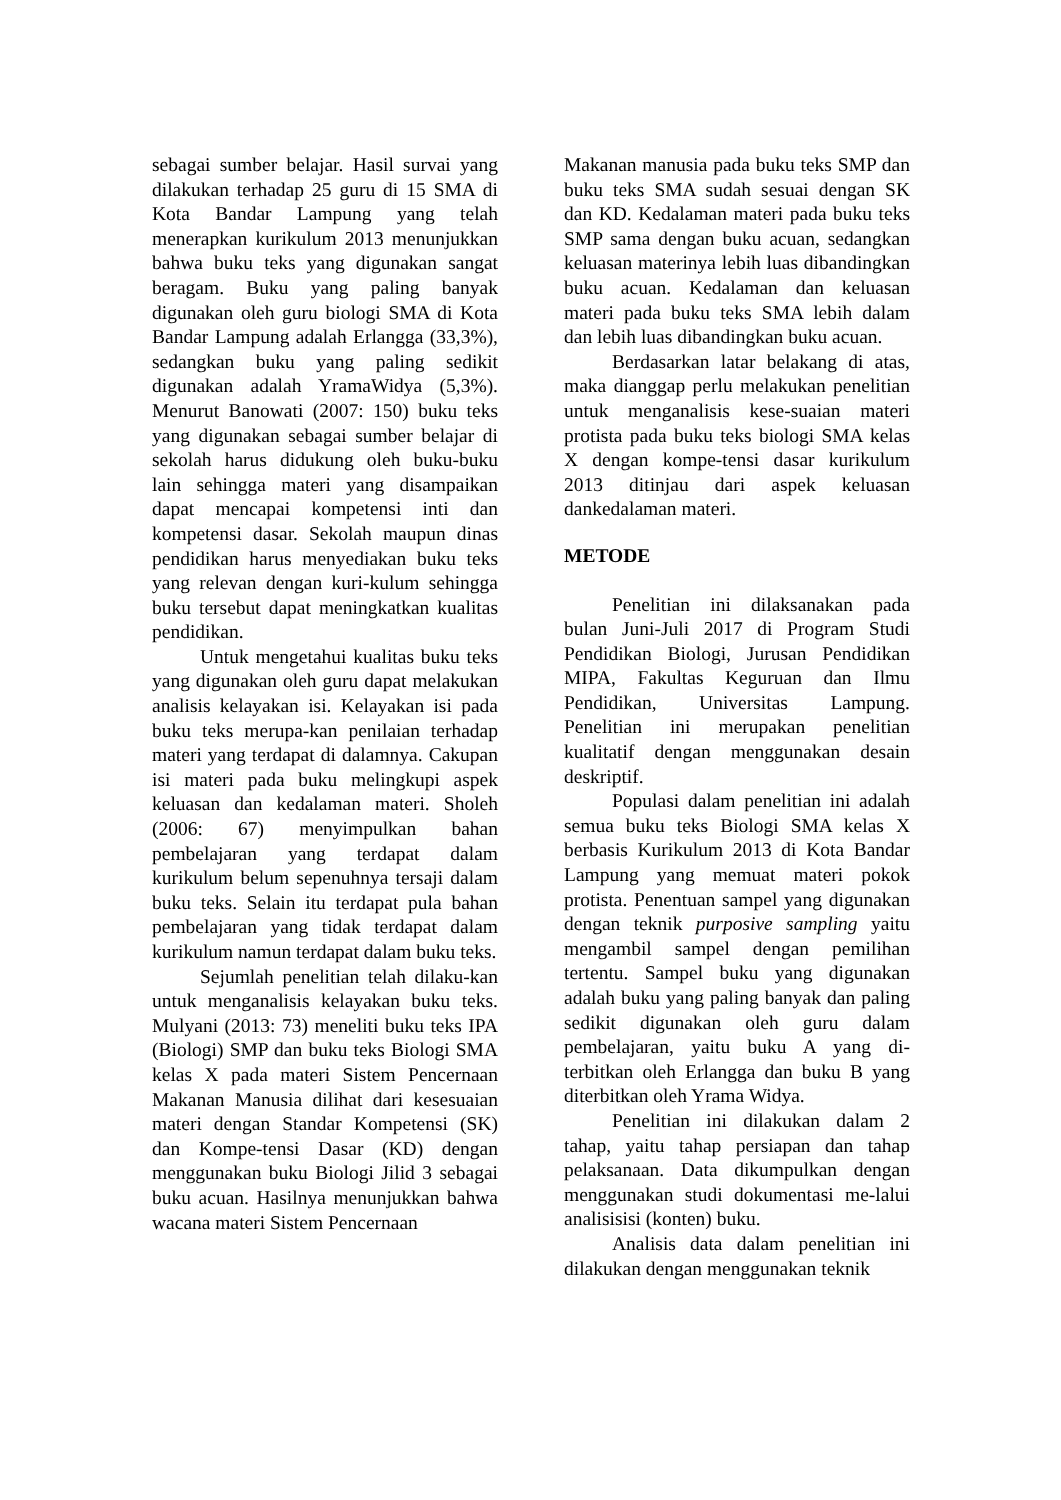sebagai sumber belajar. Hasil survai yang dilakukan terhadap 25 guru di 15 SMA di Kota Bandar Lampung yang telah menerapkan kurikulum 2013 menunjukkan bahwa buku teks yang digunakan sangat beragam. Buku yang paling banyak digunakan oleh guru biologi SMA di Kota Bandar Lampung adalah Erlangga (33,3%), sedangkan buku yang paling sedikit digunakan adalah YramaWidya (5,3%). Menurut Banowati (2007: 150) buku teks yang digunakan sebagai sumber belajar di sekolah harus didukung oleh buku-buku lain sehingga materi yang disampaikan dapat mencapai kompetensi inti dan kompetensi dasar. Sekolah maupun dinas pendidikan harus menyediakan buku teks yang relevan dengan kuri-kulum sehingga buku tersebut dapat meningkatkan kualitas pendidikan.
Untuk mengetahui kualitas buku teks yang digunakan oleh guru dapat melakukan analisis kelayakan isi. Kelayakan isi pada buku teks merupa-kan penilaian terhadap materi yang terdapat di dalamnya. Cakupan isi materi pada buku melingkupi aspek keluasan dan kedalaman materi. Sholeh (2006: 67) menyimpulkan bahan pembelajaran yang terdapat dalam kurikulum belum sepenuhnya tersaji dalam buku teks. Selain itu terdapat pula bahan pembelajaran yang tidak terdapat dalam kurikulum namun terdapat dalam buku teks.
Sejumlah penelitian telah dilaku-kan untuk menganalisis kelayakan buku teks. Mulyani (2013: 73) meneliti buku teks IPA (Biologi) SMP dan buku teks Biologi SMA kelas X pada materi Sistem Pencernaan Makanan Manusia dilihat dari kesesuaian materi dengan Standar Kompetensi (SK) dan Kompe-tensi Dasar (KD) dengan menggunakan buku Biologi Jilid 3 sebagai buku acuan. Hasilnya menunjukkan bahwa wacana materi Sistem Pencernaan
Makanan manusia pada buku teks SMP dan buku teks SMA sudah sesuai dengan SK dan KD. Kedalaman materi pada buku teks SMP sama dengan buku acuan, sedangkan keluasan materinya lebih luas dibandingkan buku acuan. Kedalaman dan keluasan materi pada buku teks SMA lebih dalam dan lebih luas dibandingkan buku acuan.
Berdasarkan latar belakang di atas, maka dianggap perlu melakukan penelitian untuk menganalisis kese-suaian materi protista pada buku teks biologi SMA kelas X dengan kompe-tensi dasar kurikulum 2013 ditinjau dari aspek keluasan dankedalaman materi.
METODE
Penelitian ini dilaksanakan pada bulan Juni-Juli 2017 di Program Studi Pendidikan Biologi, Jurusan Pendidikan MIPA, Fakultas Keguruan dan Ilmu Pendidikan, Universitas Lampung. Penelitian ini merupakan penelitian kualitatif dengan menggunakan desain deskriptif.
Populasi dalam penelitian ini adalah semua buku teks Biologi SMA kelas X berbasis Kurikulum 2013 di Kota Bandar Lampung yang memuat materi pokok protista. Penentuan sampel yang digunakan dengan teknik purposive sampling yaitu mengambil sampel dengan pemilihan tertentu. Sampel buku yang digunakan adalah buku yang paling banyak dan paling sedikit digunakan oleh guru dalam pembelajaran, yaitu buku A yang di-terbitkan oleh Erlangga dan buku B yang diterbitkan oleh Yrama Widya.
Penelitian ini dilakukan dalam 2 tahap, yaitu tahap persiapan dan tahap pelaksanaan. Data dikumpulkan dengan menggunakan studi dokumentasi me-lalui analisisisi (konten) buku.
Analisis data dalam penelitian ini dilakukan dengan menggunakan teknik